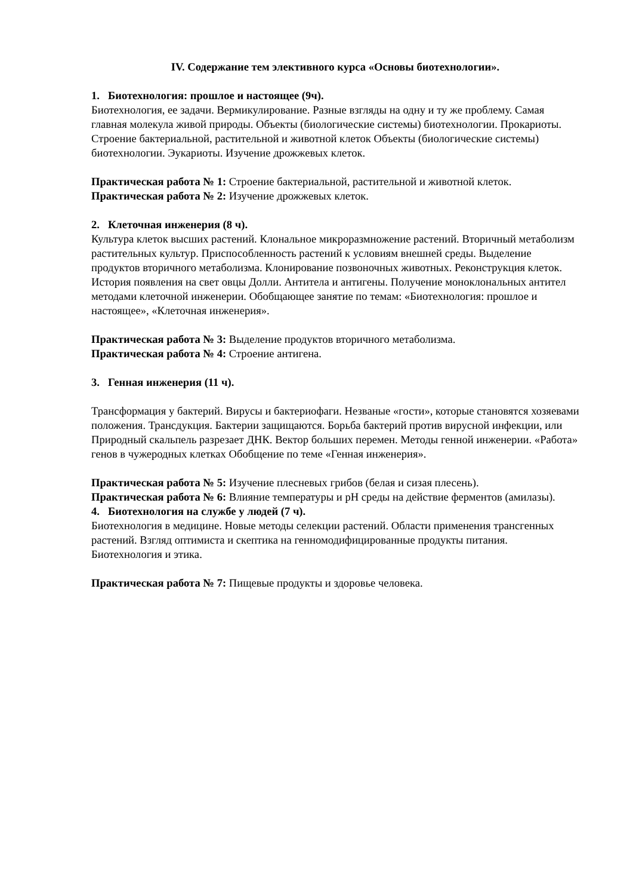IV. Содержание тем элективного курса «Основы биотехнологии».
1. Биотехнология: прошлое и настоящее (9ч).
Биотехнология, ее задачи. Вермикулирование. Разные взгляды на одну и ту же проблему. Самая главная молекула живой природы. Объекты (биологические системы) биотехнологии. Прокариоты. Строение бактериальной, растительной и животной клеток Объекты (биологические системы) биотехнологии. Эукариоты. Изучение дрожжевых клеток.
Практическая работа № 1: Строение бактериальной, растительной и животной клеток.
Практическая работа № 2: Изучение дрожжевых клеток.
2. Клеточная инженерия (8 ч).
Культура клеток высших растений. Клональное микроразмножение растений. Вторичный метаболизм растительных культур. Приспособленность растений к условиям внешней среды. Выделение продуктов вторичного метаболизма. Клонирование позвоночных животных. Реконструкция клеток. История появления на свет овцы Долли. Антитела и антигены. Получение моноклональных антител методами клеточной инженерии. Обобщающее занятие по темам: «Биотехнология: прошлое и настоящее», «Клеточная инженерия».
Практическая работа № 3: Выделение продуктов вторичного метаболизма.
Практическая работа № 4: Строение антигена.
3. Генная инженерия (11 ч).
Трансформация у бактерий. Вирусы и бактериофаги. Незваные «гости», которые становятся хозяевами положения. Трансдукция. Бактерии защищаются. Борьба бактерий против вирусной инфекции, или Природный скальпель разрезает ДНК. Вектор больших перемен. Методы генной инженерии. «Работа» генов в чужеродных клетках Обобщение по теме «Генная инженерия».
Практическая работа № 5: Изучение плесневых грибов (белая и сизая плесень).
Практическая работа № 6: Влияние температуры и pH среды на действие ферментов (амилазы).
4. Биотехнология на службе у людей (7 ч).
Биотехнология в медицине. Новые методы селекции растений. Области применения трансгенных растений. Взгляд оптимиста и скептика на генномодифицированные продукты питания. Биотехнология и этика.
Практическая работа № 7: Пищевые продукты и здоровье человека.